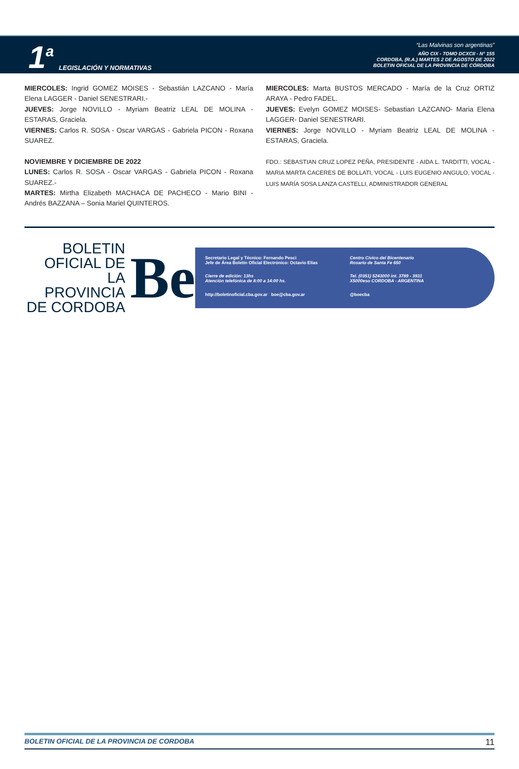1 a LEGISLACIÓN Y NORMATIVAS
“Las Malvinas son argentinas”
AÑO CIX - TOMO DCXCII - N° 155
CORDOBA, (R.A.) MARTES 2 DE AGOSTO DE 2022
BOLETIN OFICIAL DE LA PROVINCIA DE CÓRDOBA
MIERCOLES: Ingrid GOMEZ MOISES - Sebastián LAZCANO - María Elena LAGGER - Daniel SENESTRARI.-
JUEVES: Jorge NOVILLO - Myriam Beatriz LEAL DE MOLINA - ESTARAS, Graciela.
VIERNES: Carlos R. SOSA - Oscar VARGAS - Gabriela PICON - Roxana SUAREZ.
NOVIEMBRE Y DICIEMBRE DE 2022
LUNES: Carlos R. SOSA - Oscar VARGAS - Gabriela PICON - Roxana SUAREZ.-
MARTES: Mirtha Elizabeth MACHACA DE PACHECO - Mario BINI - Andrés BAZZANA – Sonia Mariel QUINTEROS.
MIERCOLES: Marta BUSTOS MERCADO - María de la Cruz ORTIZ ARAYA - Pedro FADEL.
JUEVES: Evelyn GOMEZ MOISES- Sebastian LAZCANO- Maria Elena LAGGER- Daniel SENESTRARI.
VIERNES: Jorge NOVILLO - Myriam Beatriz LEAL DE MOLINA - ESTARAS, Graciela.
FDO.: SEBASTIAN CRUZ LOPEZ PEÑA, PRESIDENTE - AIDA L. TARDITTI, VOCAL - MARIA MARTA CACERES DE BOLLATI, VOCAL - LUIS EUGENIO ANGULO, VOCAL - LUIS MARÍA SOSA LANZA CASTELLI, ADMINISTRADOR GENERAL
BOLETIN OFICIAL DE LA PROVINCIA DE CORDOBA
Be
Secretario Legal y Técnico: Fernando Pesci
Jefe de Área Boletín Oficial Electrónico: Octavio Elías
Centro Cívico del Bicentenario
Rosario de Santa Fe 650
Cierre de edición: 13hs
Atención telefónica de 8:00 a 14:00 hs.
Tel. (0351) 5243000 int. 3789 - 3931
X5000eso CORDOBA - ARGENTINA
http://boletinoficial.cba.gov.ar boe@cba.gov.ar
@boecba
BOLETIN OFICIAL DE LA PROVINCIA DE CORDOBA 11